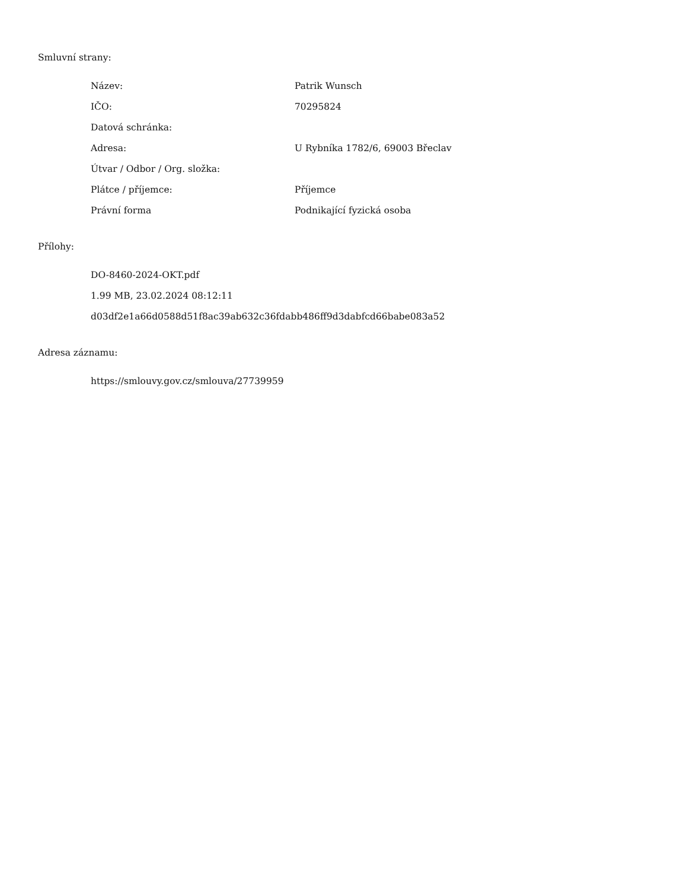Smluvní strany:
| Název: | Patrik Wunsch |
| IČO: | 70295824 |
| Datová schránka: | |
| Adresa: | U Rybníka 1782/6, 69003 Břeclav |
| Útvar / Odbor / Org. složka: | |
| Plátce / příjemce: | Příjemce |
| Právní forma | Podnikající fyzická osoba |
Přílohy:
DO-8460-2024-OKT.pdf
1.99 MB, 23.02.2024 08:12:11
d03df2e1a66d0588d51f8ac39ab632c36fdabb486ff9d3dabfcd66babe083a52
Adresa záznamu:
https://smlouvy.gov.cz/smlouva/27739959